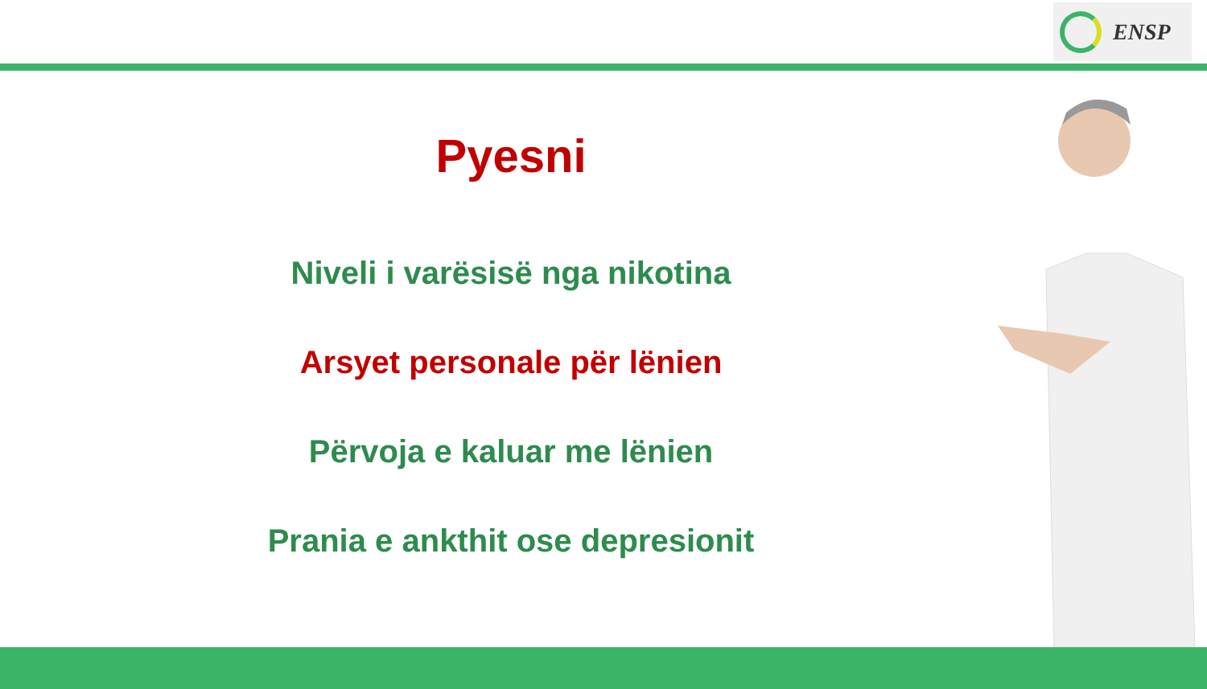ENSP
Pyesni
Niveli i varësisë nga nikotina
Arsyet personale për lënien
Përvoja e kaluar me lënien
Prania e ankthit ose depresionit